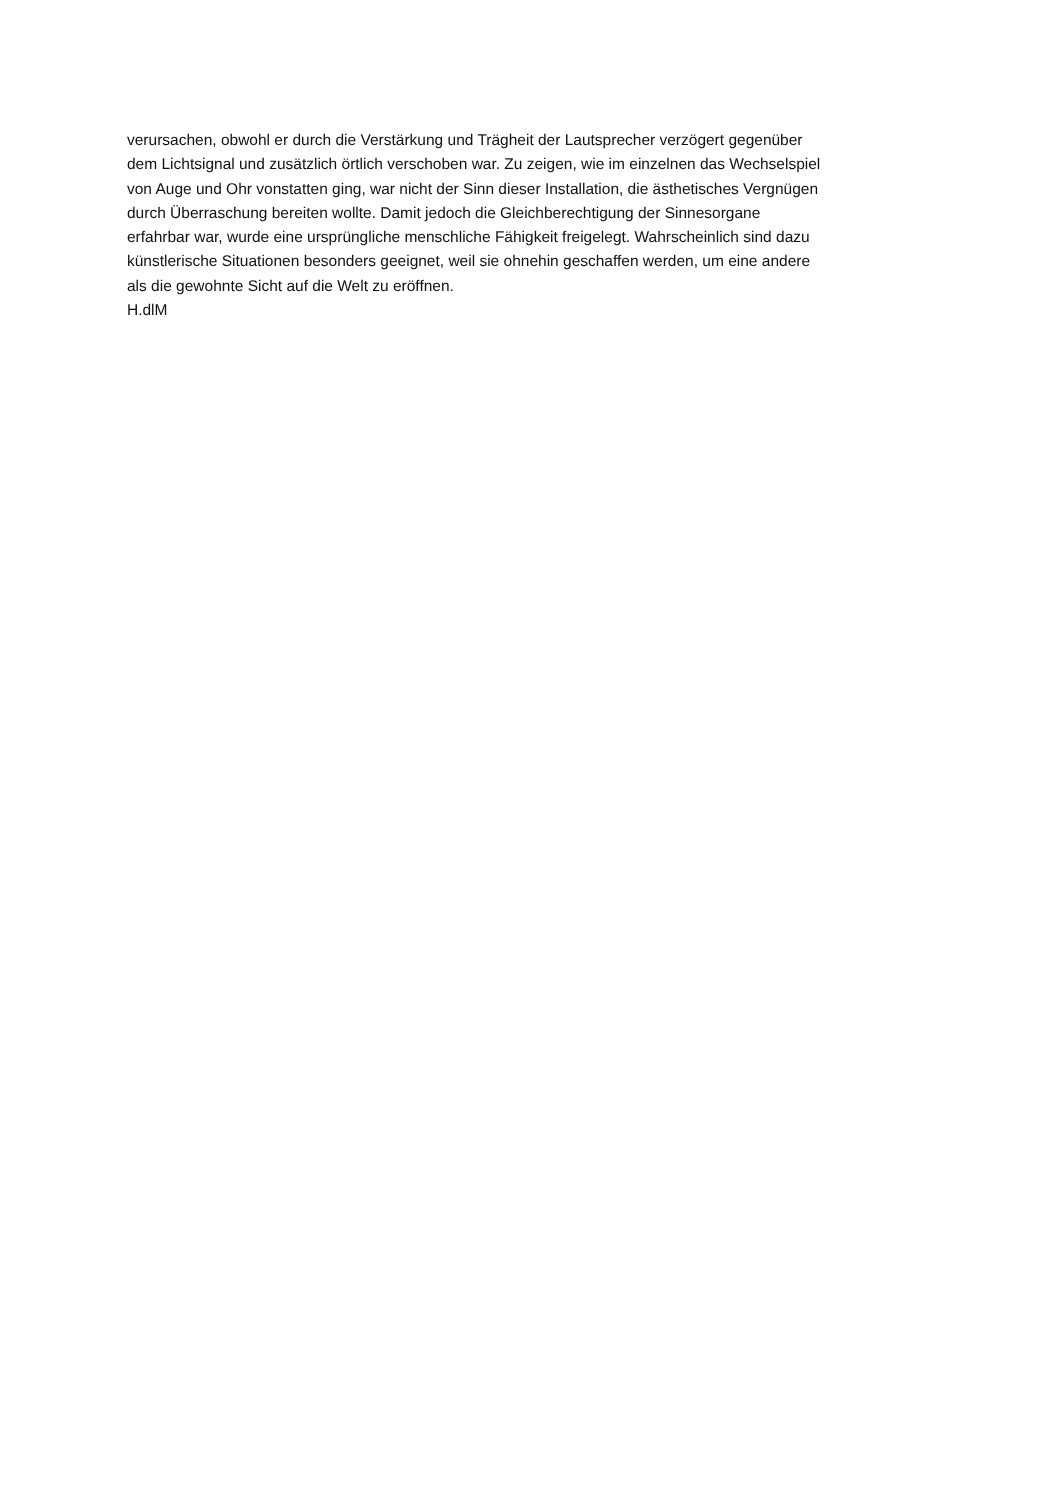verursachen, obwohl er durch die Verstärkung und Trägheit der Lautsprecher verzögert gegenüber
dem Lichtsignal und zusätzlich örtlich verschoben war. Zu zeigen, wie im einzelnen das Wechselspiel
von Auge und Ohr vonstatten ging, war nicht der Sinn dieser Installation, die ästhetisches Vergnügen
durch Überraschung bereiten wollte. Damit jedoch die Gleichberechtigung der Sinnesorgane
erfahrbar war, wurde eine ursprüngliche menschliche Fähigkeit freigelegt. Wahrscheinlich sind dazu
künstlerische Situationen besonders geeignet, weil sie ohnehin geschaffen werden, um eine andere
als die gewohnte Sicht auf die Welt zu eröffnen.
H.dlM